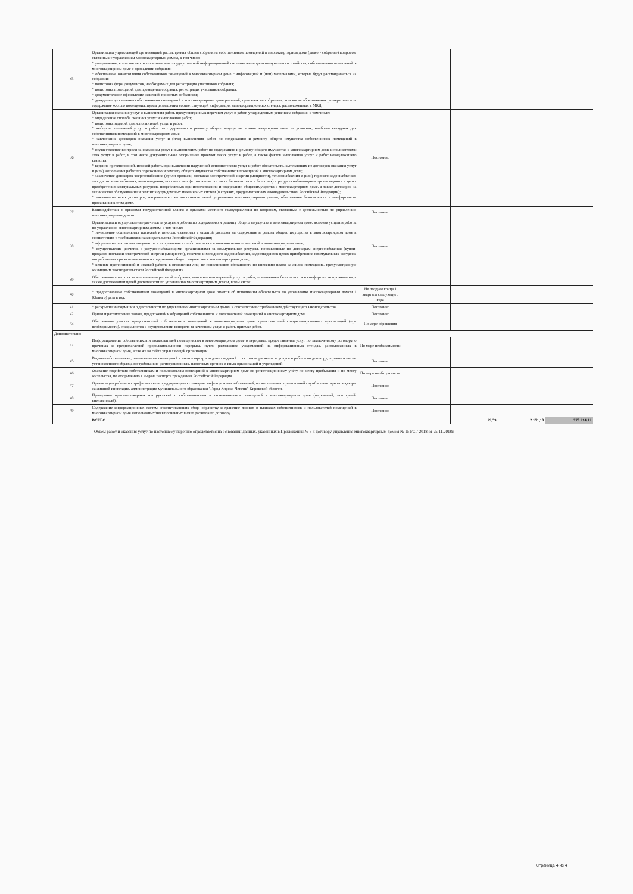| 35 | Организация управляющей организацией рассмотрения общим собранием собственников помещений в многоквартирном доме (далее - собрание) вопросов, связанных с управлением многоквартирным домом, в том числе: * уведомление, в том числе с использованием государственной информационной системы жилищно-коммунального хозяйства, собственников помещений в многоквартирном доме о проведении собрания; * обеспечение ознакомления собственников помещений в многоквартирном доме с информацией и (или) материалами, которые будут рассматриваться на собрании; * подготовка форм документов, необходимых для регистрации участников собрания; * подготовка помещений для проведения собрания, регистрация участников собрания; * документальное оформление решений, принятых собранием; * доведение до сведения собственников помещений в многоквартирном доме решений, принятых на собраниив, том числе об изменении размера платы за содержание жилого помещения, путем размещения соответствующей информации на информационных стендах, расположенных в МКД. | | | | | |
| 36 | Организация оказания услуг и выполнения работ, предусмотренных перечнем услуг и работ, утвержденным решением собрания, в том числе: * определение способа оказания услуг и выполнения работ; * подготовка заданий для исполнителей услуг и работ; * выбор исполнителей услуг и работ по содержанию и ремонту общего имущества в многоквартирном доме на условиях, наиболее выгодных для собственников помещений в многоквартирном доме; * заключение договоров оказания услуг и (или) выполнения работ по содержанию и ремонту общего имущества собственников помещений в многоквартирном доме; * осуществление контроля за оказанием услуг и выполнением работ по содержанию и ремонту общего имущества в многоквартирном доме исполнителями этих услуг и работ, в том числе документальное оформление приемки таких услуг и работ, а также фактов выполнения услуг и работ ненадлежащего качества; * ведение претензионной, исковой работы при выявлении нарушений исполнителями услуг и работ обязательств, вытекающих из договоров оказания услуг и (или) выполнения работ по содержанию и ремонту общего имущества собственников помещений в многоквартирном доме; * заключение договоров энергоснабжения (купли-продажи, поставки электрической энергии (мощности), теплоснабжения и (или) горячего водоснабжения, холодного водоснабжения, водоотведения, поставки газа (в том числе поставки бытового газа в баллонах) с ресурсоснабжающими организациями в целях приобретения коммунальных ресурсов, потребляемых при использовании и содержании общегоимущества в многоквартирном доме, а также договоров на техническое обслуживание и ремонт внутридомовых инженерных систем (в случаях, предусмотренных законодательством Российской Федерации); * заключение иных договоров, направленных на достижение целей управления многоквартирным домом, обеспечение безопасности и комфортности проживания в этом доме. | Постоянно | | | | |
| 37 | Взаимодействие с органами государственной власти и органами местного самоуправления по вопросам, связанным с деятельностью по управлению многоквартирным домом. | Постоянно | | | | |
| 38 | Организация и осуществление расчетов за услуги и работы по содержанию и ремонту общего имущества в многоквартирном доме, включая услуги и работы по управлению многоквартирным домом, в том числе: * начисление обязательных платежей и взносов, связанных с оплатой расходов на содержание и ремонт общего имущества в многоквартирном доме в соответствии с требованиями законодательства Российской Федерации; * оформление платежных документов и направление их собственникам и пользователям помещений в многоквартирном доме; * осуществление расчетов с ресурсоснабжающими организациями за коммунальные ресурсы, поставленные по договорам энергоснабжения (купли-продажи, поставки электрической энергии (мощности), горячего и холодного водоснабжения, водоотведенияв целях приобретения коммунальных ресурсов, потребляемых при использовании и содержании общего имущества в многоквартирном доме; * ведение претензионной и исковой работы в отношении лиц, не исполнивших обязанность по внесению платы за жилое помещение, предусмотренную жилищным законодательством Российской Федерации. | Постоянно | | | | |
| 39 | Обеспечение контроля за исполнением решений собрания, выполнением перечней услуг и работ, повышением безопасности и комфортности проживания, а также достижением целей деятельности по управлению многоквартирным домом, в том числе: | | | | | |
| 40 | * предоставление собственникам помещений в многоквартирном доме отчетов об исполнении обязательств по управлению многоквартирным домом 1 (Одного) раза в год; | Не позднее конца 1 квартала следующего года | | | | |
| 41 | * раскрытие информации о деятельности по управлению многоквартирным домом в соответствии с требованием действующего законодательства. | Постоянно | | | | |
| 42 | Прием и рассмотрение заявок, предложений и обращений собственников и пользователей помещений в многоквартирном доме. | Постоянно | | | | |
| 43 | Обеспечение участия представителей собственников помещений в многоквартирном доме, представителей специализированных организаций (при необходимости), специалистов в осуществлении контроля за качеством услуг и работ, приемке работ. | По мере обращения | | | | |
| Дополнительно: | | | | | | |
| 44 | Информирование собственников и пользователей помещениями в многоквартирном доме о перерывах предоставления услуг по заключенному договору, о причинах и предполагаемой продолжительности перерыва, путем размещения уведомлений на информационных стендах, расположенных в многоквартирном доме, а так же на сайте управляющей организации. | По мере необходимости | | | | |
| 45 | Выдача собственникам, пользователям помещений в многоквартирном доме сведений о состоянии расчетов за услуги и работы по договору, справок и писем установленного образца по требованию регистрационных, налоговых органов и иных организаций и учреждений. | Постоянно | | | | |
| 46 | Оказание содействия собственникам и пользователям помещений в многоквартирном доме по регистрационному учёту по месту пребывания и по месту жительства, по оформлению в выдаче паспорта гражданина Российской Федерации. | По мере необходимости | | | | |
| 47 | Организация работы по профилактике и предупреждению пожаров, инфекционных заболеваний, по выполнению предписаний служб и санитарного надзора, жилищной инспекции, администрации муниципального образования "Город Кирово-Чепецк" Кировской области. | Постоянно | | | | |
| 48 | Проведение противопожарных инструктажей с собственниками и пользователями помещений в многоквартирном доме (первичный, повторный, внеплановый). | Постоянно | | | | |
| 49 | Содержание информационных систем, обеспечивающих сбор, обработку и хранение данных о платежах собственников и пользователей помещений в многоквартирном доме выполненных/невыполненных в счет расчетов по договору. | Постоянно | | | | |
| | ВСЕГО | | | 29,59 | 2 171,10 | 770 914,19 |
Объем работ и оказания услуг по настоящему перечню определяется на основании данных, указанных в Приложении № 3 к договору управления многоквартирным домом № 151/СГ-2018 от 25.11.2018г.
Страница 4 из 4